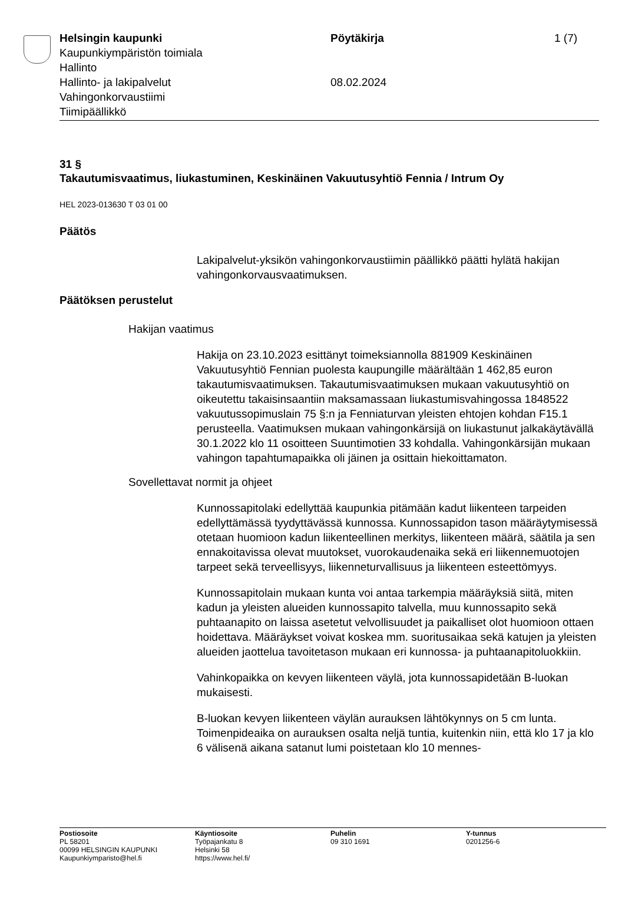Helsingin kaupunki Pöytäkirja 1 (7)
Kaupunkiympäristön toimiala
Hallinto
Hallinto- ja lakipalvelut 08.02.2024
Vahingonkorvaustiimi
Tiimipäällikkö
31 §
Takautumisvaatimus, liukastuminen, Keskinäinen Vakuutusyhtiö Fennia / Intrum Oy
HEL 2023-013630 T 03 01 00
Päätös
Lakipalvelut-yksikön vahingonkorvaustiimin päällikkö päätti hylätä hakijan vahingonkorvausvaatimuksen.
Päätöksen perustelut
Hakijan vaatimus
Hakija on 23.10.2023 esittänyt toimeksiannolla 881909 Keskinäinen Vakuutusyhtiö Fennian puolesta kaupungille määrältään 1 462,85 euron takautumisvaatimuksen. Takautumisvaatimuksen mukaan vakuutusyhtiö on oikeutettu takaisinsaantiin maksamassaan liukastumisvahingossa 1848522 vakuutussopimuslain 75 §:n ja Fenniaturvan yleisten ehtojen kohdan F15.1 perusteella. Vaatimuksen mukaan vahingonkärsijä on liukastunut jalkakäytävällä 30.1.2022 klo 11 osoitteen Suuntimotien 33 kohdalla. Vahingonkärsijän mukaan vahingon tapahtumapaikka oli jäinen ja osittain hiekoittamaton.
Sovellettavat normit ja ohjeet
Kunnossapitolaki edellyttää kaupunkia pitämään kadut liikenteen tarpeiden edellyttämässä tyydyttävässä kunnossa. Kunnossapidon tason määräytymisessä otetaan huomioon kadun liikenteellinen merkitys, liikenteen määrä, säätila ja sen ennakoitavissa olevat muutokset, vuorokaudenaika sekä eri liikennemuotojen tarpeet sekä terveellisyys, liikenneturvallisuus ja liikenteen esteettömyys.
Kunnossapitolain mukaan kunta voi antaa tarkempia määräyksiä siitä, miten kadun ja yleisten alueiden kunnossapito talvella, muu kunnossapito sekä puhtaanapito on laissa asetetut velvollisuudet ja paikalliset olot huomioon ottaen hoidettava. Määräykset voivat koskea mm. suoritusaikaa sekä katujen ja yleisten alueiden jaottelua tavoitetason mukaan eri kunnossa- ja puhtaanapitoluokkiin.
Vahinkopaikka on kevyen liikenteen väylä, jota kunnossapidetään B-luokan mukaisesti.
B-luokan kevyen liikenteen väylän aurauksen lähtökynnys on 5 cm lunta. Toimenpideaika on aurauksen osalta neljä tuntia, kuitenkin niin, että klo 17 ja klo 6 välisenä aikana satanut lumi poistetaan klo 10 mennes-
Postiosoite
PL 58201
00099 HELSINGIN KAUPUNKI
Kaupunkiymparisto@hel.fi
Käyntiosoite
Työpajankatu 8
Helsinki 58
https://www.hel.fi/
Puhelin
09 310 1691
Y-tunnus
0201256-6